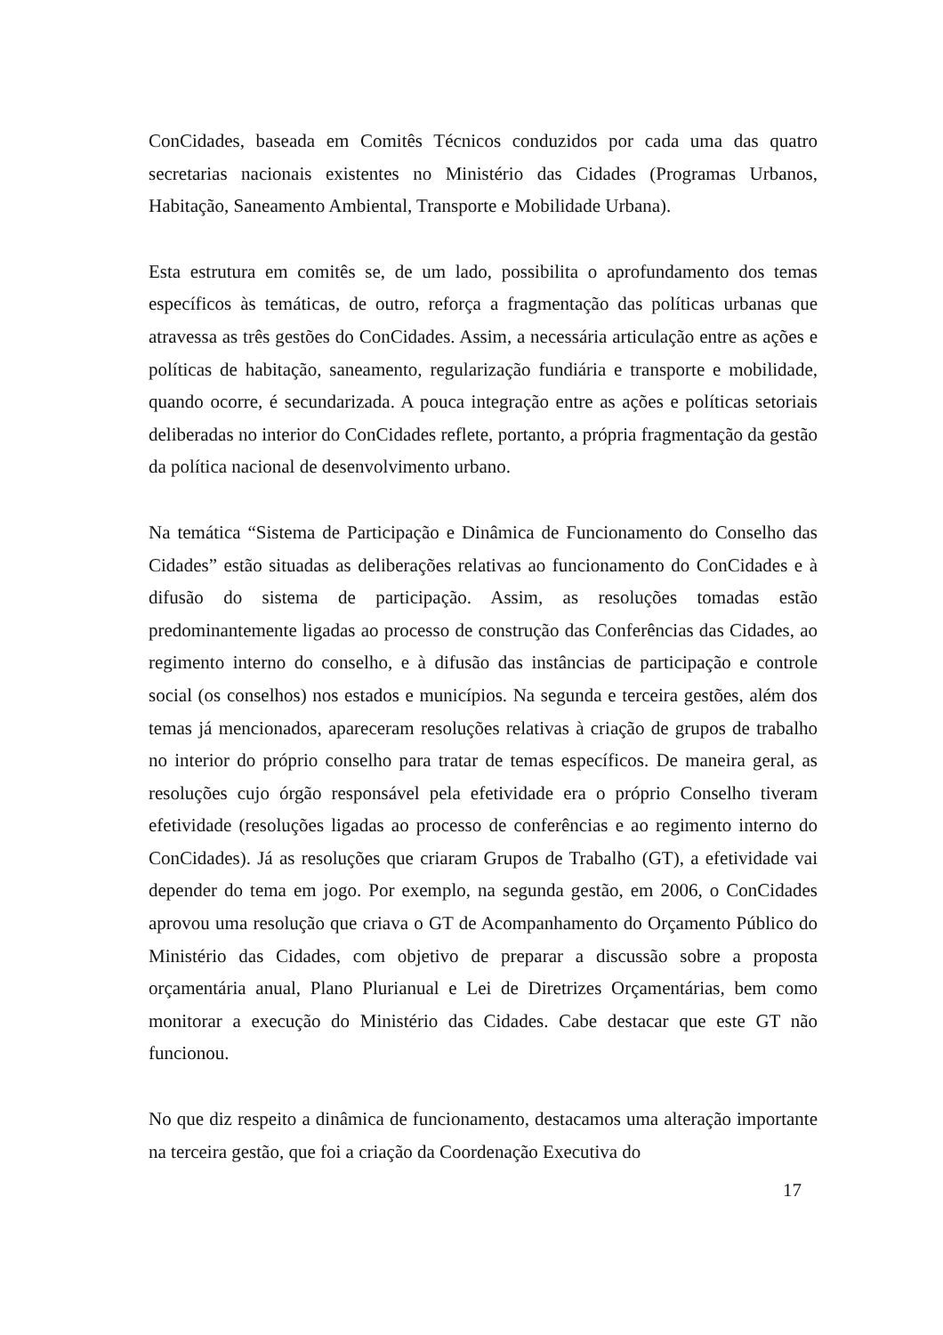ConCidades, baseada em Comitês Técnicos conduzidos por cada uma das quatro secretarias nacionais existentes no Ministério das Cidades (Programas Urbanos, Habitação, Saneamento Ambiental, Transporte e Mobilidade Urbana).
Esta estrutura em comitês se, de um lado, possibilita o aprofundamento dos temas específicos às temáticas, de outro, reforça a fragmentação das políticas urbanas que atravessa as três gestões do ConCidades. Assim, a necessária articulação entre as ações e políticas de habitação, saneamento, regularização fundiária e transporte e mobilidade, quando ocorre, é secundarizada. A pouca integração entre as ações e políticas setoriais deliberadas no interior do ConCidades reflete, portanto, a própria fragmentação da gestão da política nacional de desenvolvimento urbano.
Na temática “Sistema de Participação e Dinâmica de Funcionamento do Conselho das Cidades” estão situadas as deliberações relativas ao funcionamento do ConCidades e à difusão do sistema de participação. Assim, as resoluções tomadas estão predominantemente ligadas ao processo de construção das Conferências das Cidades, ao regimento interno do conselho, e à difusão das instâncias de participação e controle social (os conselhos) nos estados e municípios. Na segunda e terceira gestões, além dos temas já mencionados, apareceram resoluções relativas à criação de grupos de trabalho no interior do próprio conselho para tratar de temas específicos. De maneira geral, as resoluções cujo órgão responsável pela efetividade era o próprio Conselho tiveram efetividade (resoluções ligadas ao processo de conferências e ao regimento interno do ConCidades). Já as resoluções que criaram Grupos de Trabalho (GT), a efetividade vai depender do tema em jogo. Por exemplo, na segunda gestão, em 2006, o ConCidades aprovou uma resolução que criava o GT de Acompanhamento do Orçamento Público do Ministério das Cidades, com objetivo de preparar a discussão sobre a proposta orçamentária anual, Plano Plurianual e Lei de Diretrizes Orçamentárias, bem como monitorar a execução do Ministério das Cidades. Cabe destacar que este GT não funcionou.
No que diz respeito a dinâmica de funcionamento, destacamos uma alteração importante na terceira gestão, que foi a criação da Coordenação Executiva do
17